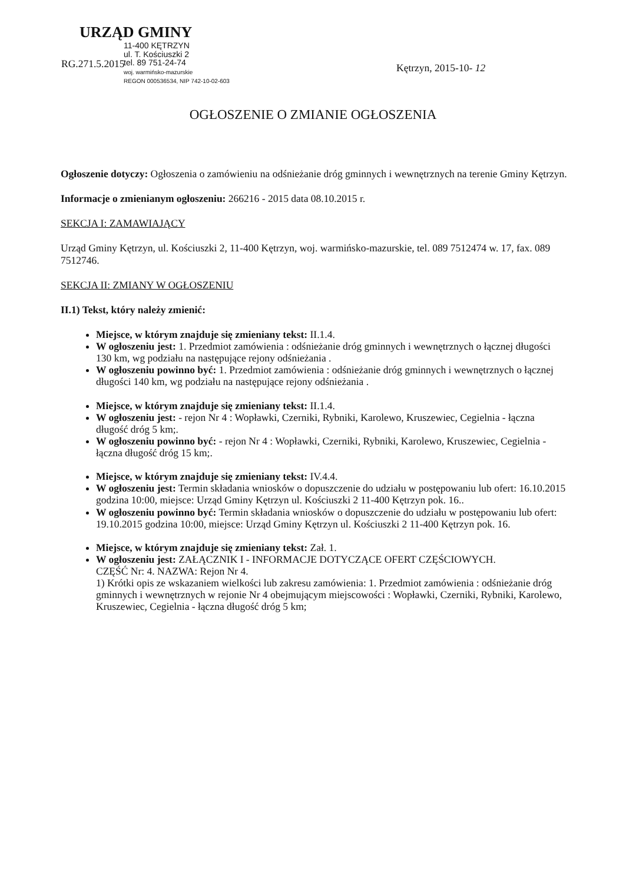URZĄD GMINY
11-400 KĘTRZYN
ul. T. Kościuszki 2
tel. 89 751-24-74
woj. warmińsko-mazurskie
REGON 000536534, NIP 742-10-02-603
RG.271.5.2015 Kętrzyn, 2015-10- 12
OGŁOSZENIE O ZMIANIE OGŁOSZENIA
Ogłoszenie dotyczy: Ogłoszenia o zamówieniu na odśnieżanie dróg gminnych i wewnętrznych na terenie Gminy Kętrzyn.
Informacje o zmienianym ogłoszeniu: 266216 - 2015 data 08.10.2015 r.
SEKCJA I: ZAMAWIAJĄCY
Urząd Gminy Kętrzyn, ul. Kościuszki 2, 11-400 Kętrzyn, woj. warmińsko-mazurskie, tel. 089 7512474 w. 17, fax. 089 7512746.
SEKCJA II: ZMIANY W OGŁOSZENIU
II.1) Tekst, który należy zmienić:
Miejsce, w którym znajduje się zmieniany tekst: II.1.4.
W ogłoszeniu jest: 1. Przedmiot zamówienia : odśnieżanie dróg gminnych i wewnętrznych o łącznej długości 130 km, wg podziału na następujące rejony odśnieżania .
W ogłoszeniu powinno być: 1. Przedmiot zamówienia : odśnieżanie dróg gminnych i wewnętrznych o łącznej długości 140 km, wg podziału na następujące rejony odśnieżania .
Miejsce, w którym znajduje się zmieniany tekst: II.1.4.
W ogłoszeniu jest: - rejon Nr 4 : Wopławki, Czerniki, Rybniki, Karolewo, Kruszewiec, Cegielnia - łączna długość dróg 5 km;.
W ogłoszeniu powinno być: - rejon Nr 4 : Wopławki, Czerniki, Rybniki, Karolewo, Kruszewiec, Cegielnia - łączna długość dróg 15 km;.
Miejsce, w którym znajduje się zmieniany tekst: IV.4.4.
W ogłoszeniu jest: Termin składania wniosków o dopuszczenie do udziału w postępowaniu lub ofert: 16.10.2015 godzina 10:00, miejsce: Urząd Gminy Kętrzyn ul. Kościuszki 2 11-400 Kętrzyn pok. 16..
W ogłoszeniu powinno być: Termin składania wniosków o dopuszczenie do udziału w postępowaniu lub ofert: 19.10.2015 godzina 10:00, miejsce: Urząd Gminy Kętrzyn ul. Kościuszki 2 11-400 Kętrzyn pok. 16.
Miejsce, w którym znajduje się zmieniany tekst: Zał. 1.
W ogłoszeniu jest: ZAŁĄCZNIK I - INFORMACJE DOTYCZĄCE OFERT CZĘŚCIOWYCH.
CZĘŚĆ Nr: 4. NAZWA: Rejon Nr 4.
1) Krótki opis ze wskazaniem wielkości lub zakresu zamówienia: 1. Przedmiot zamówienia : odśnieżanie dróg gminnych i wewnętrznych w rejonie Nr 4 obejmującym miejscowości : Wopławki, Czerniki, Rybniki, Karolewo, Kruszewiec, Cegielnia - łączna długość dróg 5 km;